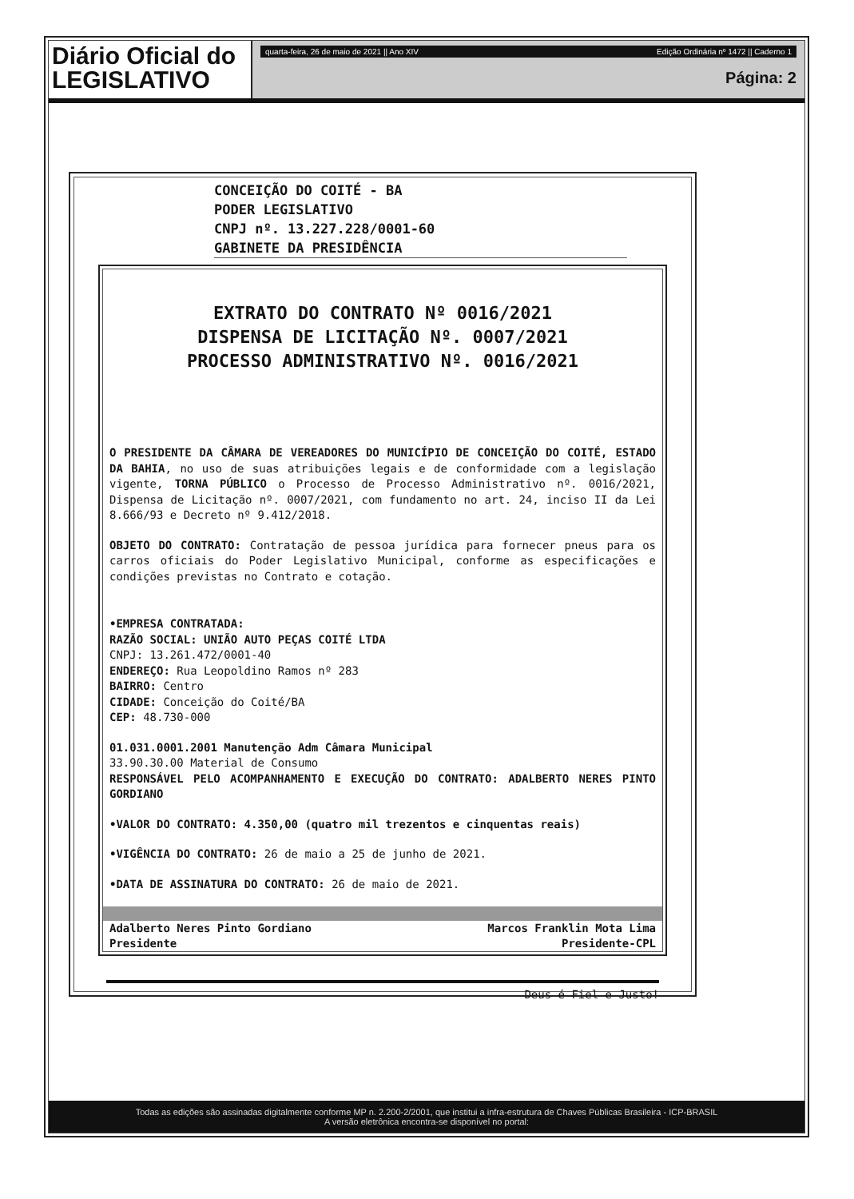Diário Oficial do
LEGISLATIVO
quarta-feira, 26 de maio de 2021 || Ano XIV Edição Ordinária nº 1472 || Caderno 1
Página: 2
Todas as edições são assinadas digitalmente conforme MP n. 2.200-2/2001, que institui a infra-estrutura de Chaves Públicas Brasileira - ICP-BRASIL
A versão eletrônica encontra-se disponível no portal:
CONCEIÇÃO DO COITÉ - BA
PODER LEGISLATIVO
CNPJ nº. 13.227.228/0001-60
GABINETE DA PRESIDÊNCIA
EXTRATO DO CONTRATO Nº 0016/2021
DISPENSA DE LICITAÇÃO Nº. 0007/2021
PROCESSO ADMINISTRATIVO Nº. 0016/2021
O PRESIDENTE DA CÂMARA DE VEREADORES DO MUNICÍPIO DE CONCEIÇÃO DO COITÉ, ESTADO DA BAHIA, no uso de suas atribuições legais e de conformidade com a legislação vigente, TORNA PÚBLICO o Processo de Processo Administrativo nº. 0016/2021, Dispensa de Licitação nº. 0007/2021, com fundamento no art. 24, inciso II da Lei 8.666/93 e Decreto nº 9.412/2018.
OBJETO DO CONTRATO: Contratação de pessoa jurídica para fornecer pneus para os carros oficiais do Poder Legislativo Municipal, conforme as especificações e condições previstas no Contrato e cotação.
•EMPRESA CONTRATADA:
RAZÃO SOCIAL: UNIÃO AUTO PEÇAS COITÉ LTDA
CNPJ: 13.261.472/0001-40
ENDEREÇO: Rua Leopoldino Ramos nº 283
BAIRRO: Centro
CIDADE: Conceição do Coité/BA
CEP: 48.730-000
01.031.0001.2001 Manutenção Adm Câmara Municipal
33.90.30.00 Material de Consumo
RESPONSÁVEL PELO ACOMPANHAMENTO E EXECUÇÃO DO CONTRATO: ADALBERTO NERES PINTO GORDIANO
•VALOR DO CONTRATO: 4.350,00 (quatro mil trezentos e cinquentas reais)
•VIGÊNCIA DO CONTRATO: 26 de maio a 25 de junho de 2021.
•DATA DE ASSINATURA DO CONTRATO: 26 de maio de 2021.
Adalberto Neres Pinto Gordiano
Presidente Marcos Franklin Mota Lima
Presidente-CPL
Deus é Fiel e Justo!